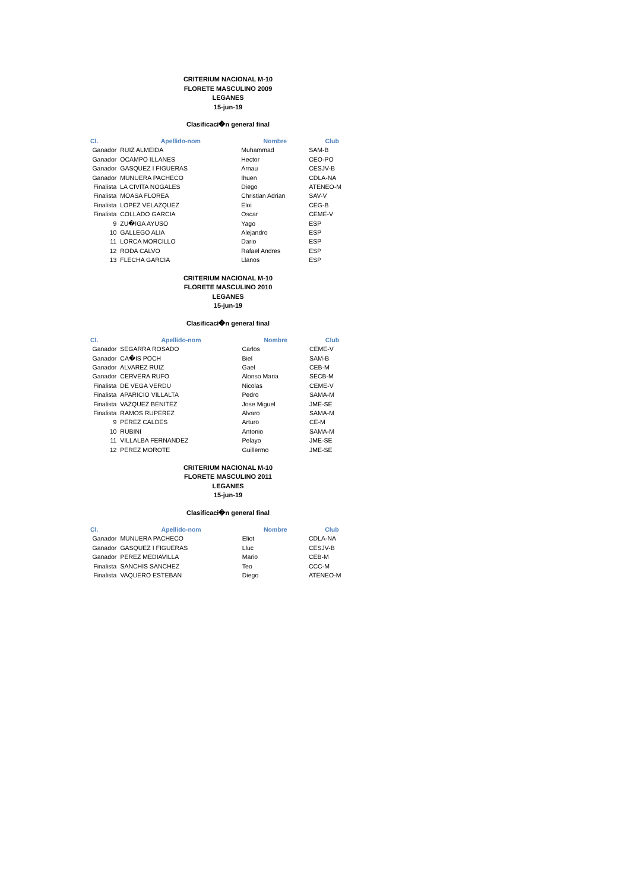CRITERIUM NACIONAL M-10
FLORETE MASCULINO 2009
LEGANES
15-jun-19
Clasificaci�n general final
| Cl. | Apellido-nom | Nombre | Club |
| --- | --- | --- | --- |
| Ganador | RUIZ ALMEIDA | Muhammad | SAM-B |
| Ganador | OCAMPO ILLANES | Hector | CEO-PO |
| Ganador | GASQUEZ I FIGUERAS | Arnau | CESJV-B |
| Ganador | MUNUERA PACHECO | Ihuen | CDLA-NA |
| Finalista | LA CIVITA NOGALES | Diego | ATENEO-M |
| Finalista | MOASA FLOREA | Christian Adrian | SAV-V |
| Finalista | LOPEZ VELAZQUEZ | Eloi | CEG-B |
| Finalista | COLLADO GARCIA | Oscar | CEME-V |
| 9 | ZU�IGA AYUSO | Yago | ESP |
| 10 | GALLEGO ALIA | Alejandro | ESP |
| 11 | LORCA MORCILLO | Dario | ESP |
| 12 | RODA CALVO | Rafael Andres | ESP |
| 13 | FLECHA GARCIA | Llanos | ESP |
CRITERIUM NACIONAL M-10
FLORETE MASCULINO 2010
LEGANES
15-jun-19
Clasificaci�n general final
| Cl. | Apellido-nom | Nombre | Club |
| --- | --- | --- | --- |
| Ganador | SEGARRA ROSADO | Carlos | CEME-V |
| Ganador | CA�IS POCH | Biel | SAM-B |
| Ganador | ALVAREZ RUIZ | Gael | CEB-M |
| Ganador | CERVERA RUFO | Alonso Maria | SECB-M |
| Finalista | DE VEGA VERDU | Nicolas | CEME-V |
| Finalista | APARICIO VILLALTA | Pedro | SAMA-M |
| Finalista | VAZQUEZ BENITEZ | Jose Miguel | JME-SE |
| Finalista | RAMOS RUPEREZ | Alvaro | SAMA-M |
| 9 | PEREZ CALDES | Arturo | CE-M |
| 10 | RUBINI | Antonio | SAMA-M |
| 11 | VILLALBA FERNANDEZ | Pelayo | JME-SE |
| 12 | PEREZ MOROTE | Guillermo | JME-SE |
CRITERIUM NACIONAL M-10
FLORETE MASCULINO 2011
LEGANES
15-jun-19
Clasificaci�n general final
| Cl. | Apellido-nom | Nombre | Club |
| --- | --- | --- | --- |
| Ganador | MUNUERA PACHECO | Eliot | CDLA-NA |
| Ganador | GASQUEZ I FIGUERAS | Lluc | CESJV-B |
| Ganador | PEREZ MEDIAVILLA | Mario | CEB-M |
| Finalista | SANCHIS SANCHEZ | Teo | CCC-M |
| Finalista | VAQUERO ESTEBAN | Diego | ATENEO-M |